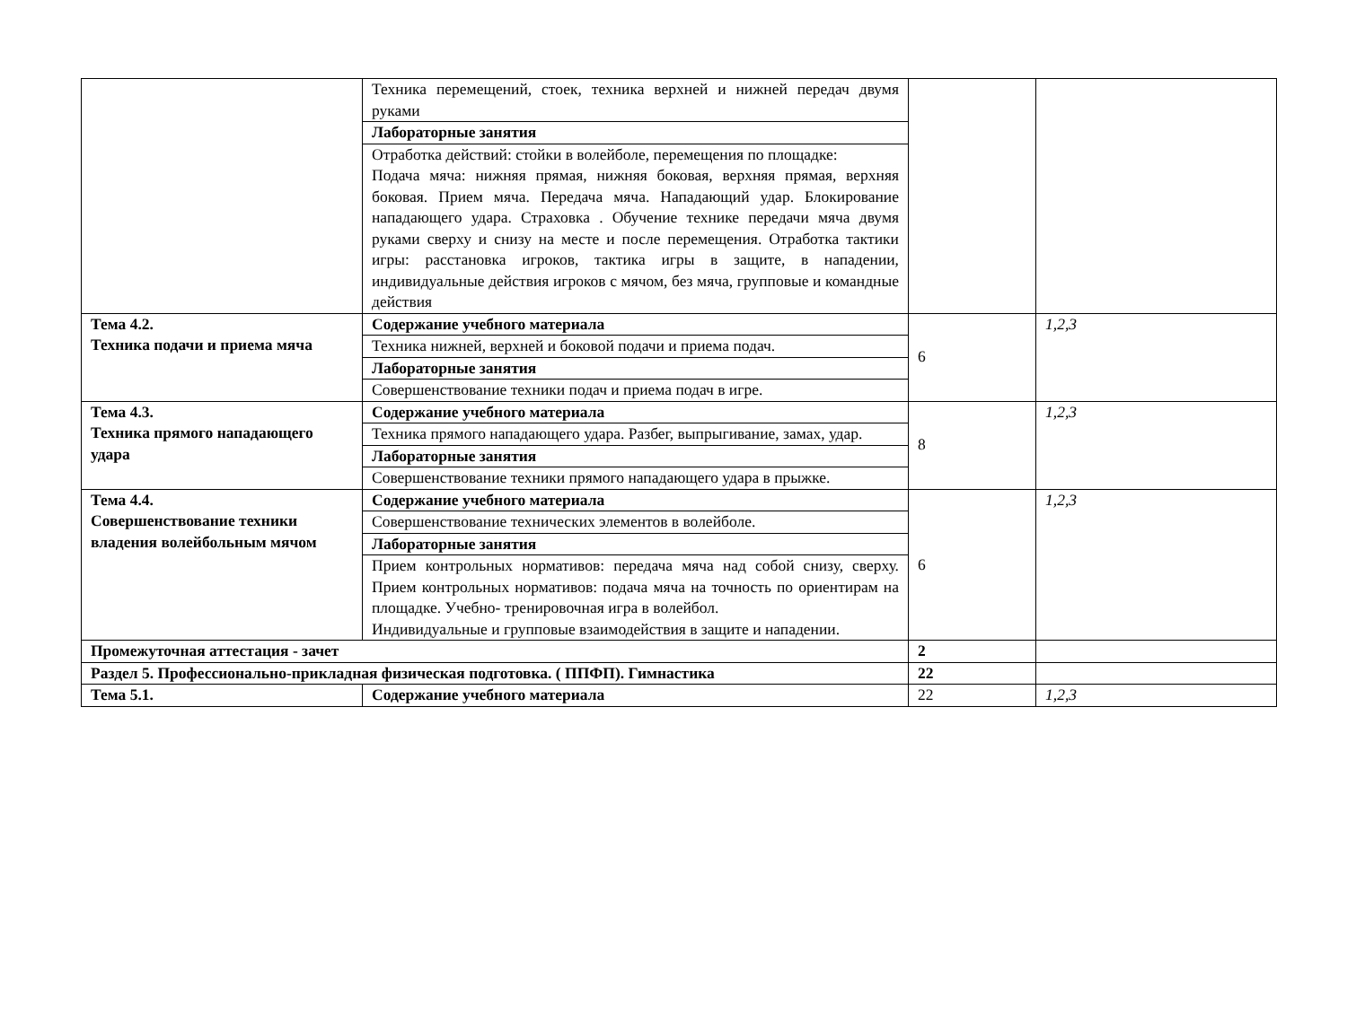| | Техника перемещений, стоек, техника верхней и нижней передач двумя руками | | |
| | Лабораторные занятия | | |
| | Отработка действий: стойки в волейболе, перемещения по площадке: Подача мяча: нижняя прямая, нижняя боковая, верхняя прямая, верхняя боковая. Прием мяча. Передача мяча. Нападающий удар. Блокирование нападающего удара. Страховка . Обучение технике передачи мяча двумя руками сверху и снизу на месте и после перемещения. Отработка тактики игры: расстановка игроков, тактика игры в защите, в нападении, индивидуальные действия игроков с мячом, без мяча, групповые и командные действия | | |
| Тема 4.2. Техника подачи и приема мяча | Содержание учебного материала | 6 | 1,2,3 |
| | Техника нижней, верхней и боковой подачи и приема подач. | | |
| | Лабораторные занятия | | |
| | Совершенствование техники подач и приема подач в игре. | | |
| Тема 4.3. Техника прямого нападающего удара | Содержание учебного материала | 8 | 1,2,3 |
| | Техника прямого нападающего удара. Разбег, выпрыгивание, замах, удар. | | |
| | Лабораторные занятия | | |
| | Совершенствование техники прямого нападающего удара в прыжке. | | |
| Тема 4.4. Совершенствование техники владения волейбольным мячом | Содержание учебного материала | 6 | 1,2,3 |
| | Совершенствование технических элементов в волейболе. | | |
| | Лабораторные занятия | | |
| | Прием контрольных нормативов: передача мяча над собой снизу, сверху. Прием контрольных нормативов: подача мяча на точность по ориентирам на площадке. Учебно- тренировочная игра в волейбол. Индивидуальные и групповые взаимодействия в защите и нападении. | | |
| Промежуточная аттестация - зачет | | 2 | |
| Раздел 5. Профессионально-прикладная физическая подготовка. ( ППФП). Гимнастика | | 22 | |
| Тема 5.1. | Содержание учебного материала | 22 | 1,2,3 |